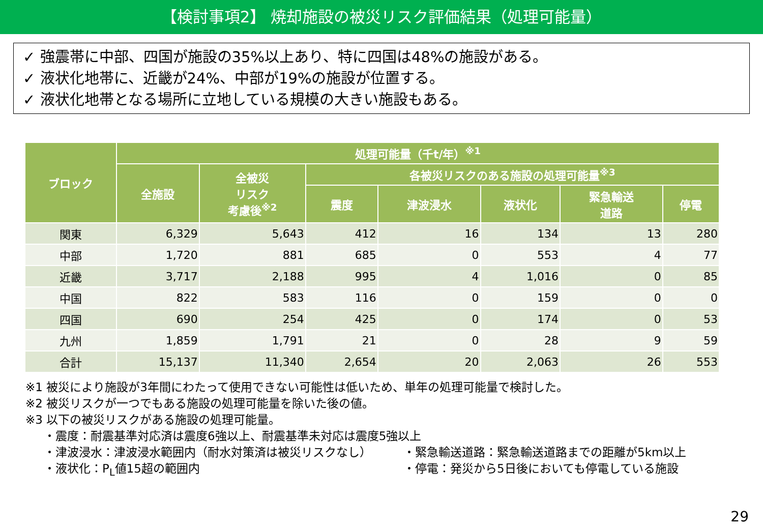【検討事項2】 焼却施設の被災リスク評価結果（処理可能量）
✓ 強震帯に中部、四国が施設の35%以上あり、特に四国は48%の施設がある。
✓ 液状化地帯に、近畿が24%、中部が19%の施設が位置する。
✓ 液状化地帯となる場所に立地している規模の大きい施設もある。
| ブロック | 処理可能量（千t/年）<sup>※1</sup> | | | | | | |
| --- | --- | --- | --- | --- | --- | --- | --- |
| | 全施設 | 全被災 リスク 考慮後<sup>※2</sup> | 各被災リスクのある施設の処理可能量<sup>※3</sup> | | | | |
| | | | 震度 | 津波浸水 | 液状化 | 緊急輸送 道路 | 停電 |
| 関東 | 6,329 | 5,643 | 412 | 16 | 134 | 13 | 280 |
| 中部 | 1,720 | 881 | 685 | 0 | 553 | 4 | 77 |
| 近畿 | 3,717 | 2,188 | 995 | 4 | 1,016 | 0 | 85 |
| 中国 | 822 | 583 | 116 | 0 | 159 | 0 | 0 |
| 四国 | 690 | 254 | 425 | 0 | 174 | 0 | 53 |
| 九州 | 1,859 | 1,791 | 21 | 0 | 28 | 9 | 59 |
| 合計 | 15,137 | 11,340 | 2,654 | 20 | 2,063 | 26 | 553 |
※1 被災により施設が3年間にわたって使用できない可能性は低いため、単年の処理可能量で検討した。
※2 被災リスクが一つでもある施設の処理可能量を除いた後の値。
※3 以下の被災リスクがある施設の処理可能量。
・震度：耐震基準対応済は震度6強以上、耐震基準未対応は震度5強以上
・津波浸水：津波浸水範囲内（耐水対策済は被災リスクなし） ・緊急輸送道路：緊急輸送道路までの距離が5km以上
・液状化：P<sub>L</sub>値15超の範囲内 ・停電：発災から5日後においても停電している施設
29